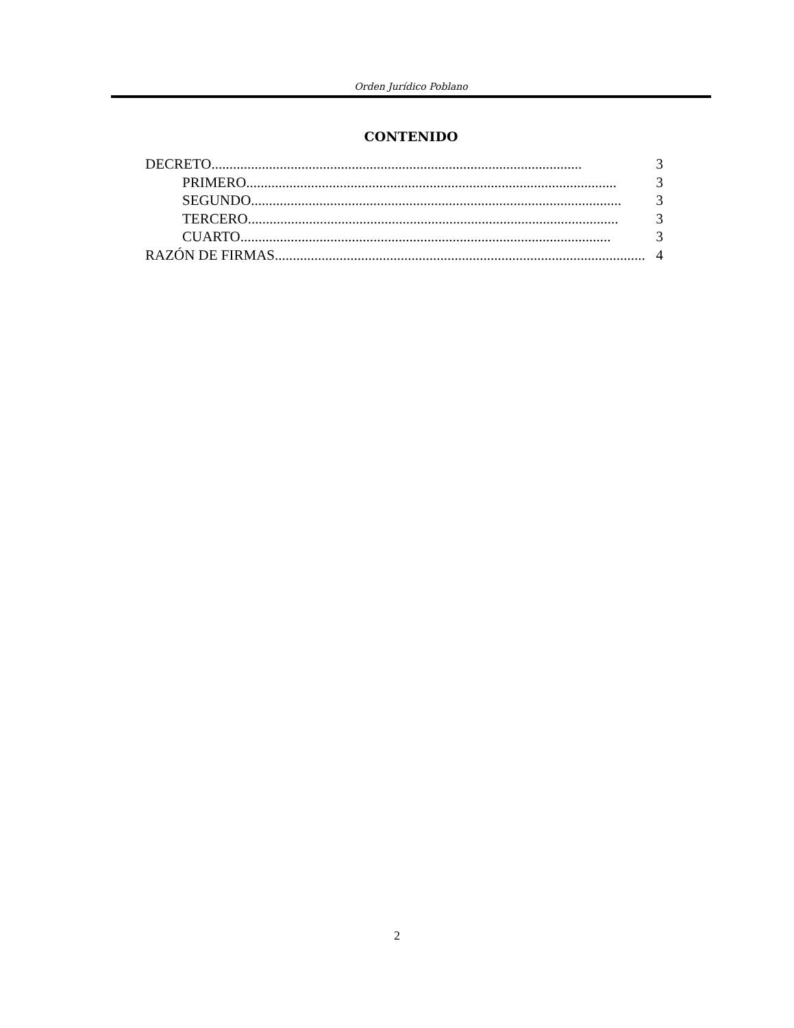Orden Jurídico Poblano
CONTENIDO
DECRETO....................................................................................................... 3
PRIMERO ....................................................................................................... 3
SEGUNDO....................................................................................................... 3
TERCERO....................................................................................................... 3
CUARTO....................................................................................................... 3
RAZÓN DE FIRMAS....................................................................................................... 4
2